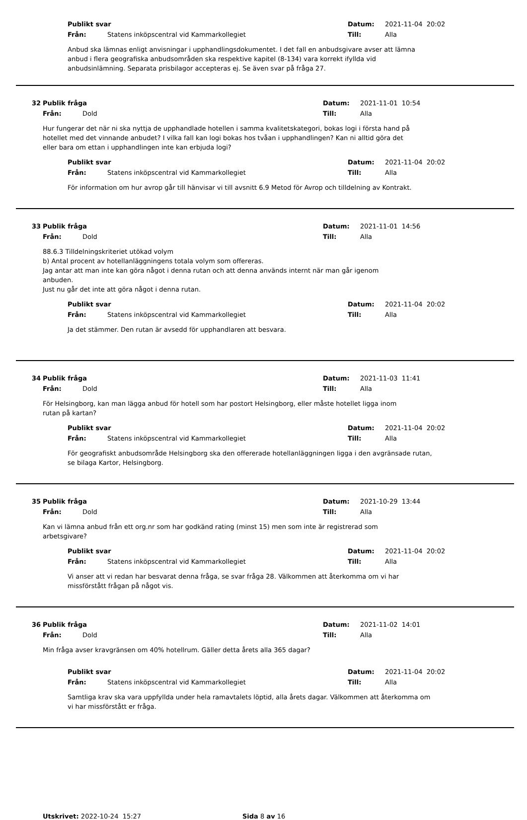Publikt svar Datum: 2021-11-04 20:02
Från: Statens inköpscentral vid Kammarkollegiet Till: Alla
Anbud ska lämnas enligt anvisningar i upphandlingsdokumentet. I det fall en anbudsgivare avser att lämna anbud i flera geografiska anbudsområden ska respektive kapitel (8-134) vara korrekt ifyllda vid anbudsinlämning. Separata prisbilagor accepteras ej. Se även svar på fråga 27.
32 Publik fråga Datum: 2021-11-01 10:54
Från: Dold Till: Alla
Hur fungerar det när ni ska nyttja de upphandlade hotellen i samma kvalitetskategori, bokas logi i första hand på hotellet med det vinnande anbudet? I vilka fall kan logi bokas hos tvåan i upphandlingen? Kan ni alltid göra det eller bara om ettan i upphandlingen inte kan erbjuda logi?
Publikt svar Datum: 2021-11-04 20:02
Från: Statens inköpscentral vid Kammarkollegiet Till: Alla
För information om hur avrop går till hänvisar vi till avsnitt 6.9 Metod för Avrop och tilldelning av Kontrakt.
33 Publik fråga Datum: 2021-11-01 14:56
Från: Dold Till: Alla
88.6.3 Tilldelningskriteriet utökad volym
b) Antal procent av hotellanläggningens totala volym som offereras.
Jag antar att man inte kan göra något i denna rutan och att denna används internt när man går igenom anbuden.
Just nu går det inte att göra något i denna rutan.
Publikt svar Datum: 2021-11-04 20:02
Från: Statens inköpscentral vid Kammarkollegiet Till: Alla
Ja det stämmer. Den rutan är avsedd för upphandlaren att besvara.
34 Publik fråga Datum: 2021-11-03 11:41
Från: Dold Till: Alla
För Helsingborg, kan man lägga anbud för hotell som har postort Helsingborg, eller måste hotellet ligga inom rutan på kartan?
Publikt svar Datum: 2021-11-04 20:02
Från: Statens inköpscentral vid Kammarkollegiet Till: Alla
För geografiskt anbudsområde Helsingborg ska den offererade hotellanläggningen ligga i den avgränsade rutan, se bilaga Kartor, Helsingborg.
35 Publik fråga Datum: 2021-10-29 13:44
Från: Dold Till: Alla
Kan vi lämna anbud från ett org.nr som har godkänd rating (minst 15) men som inte är registrerad som arbetsgivare?
Publikt svar Datum: 2021-11-04 20:02
Från: Statens inköpscentral vid Kammarkollegiet Till: Alla
Vi anser att vi redan har besvarat denna fråga, se svar fråga 28. Välkommen att återkomma om vi har missförstått frågan på något vis.
36 Publik fråga Datum: 2021-11-02 14:01
Från: Dold Till: Alla
Min fråga avser kravgränsen om 40% hotellrum. Gäller detta årets alla 365 dagar?
Publikt svar Datum: 2021-11-04 20:02
Från: Statens inköpscentral vid Kammarkollegiet Till: Alla
Samtliga krav ska vara uppfyllda under hela ramavtalets löptid, alla årets dagar. Välkommen att återkomma om vi har missförstått er fråga.
Utskrivet: 2022-10-24 15:27 Sida 8 av 16